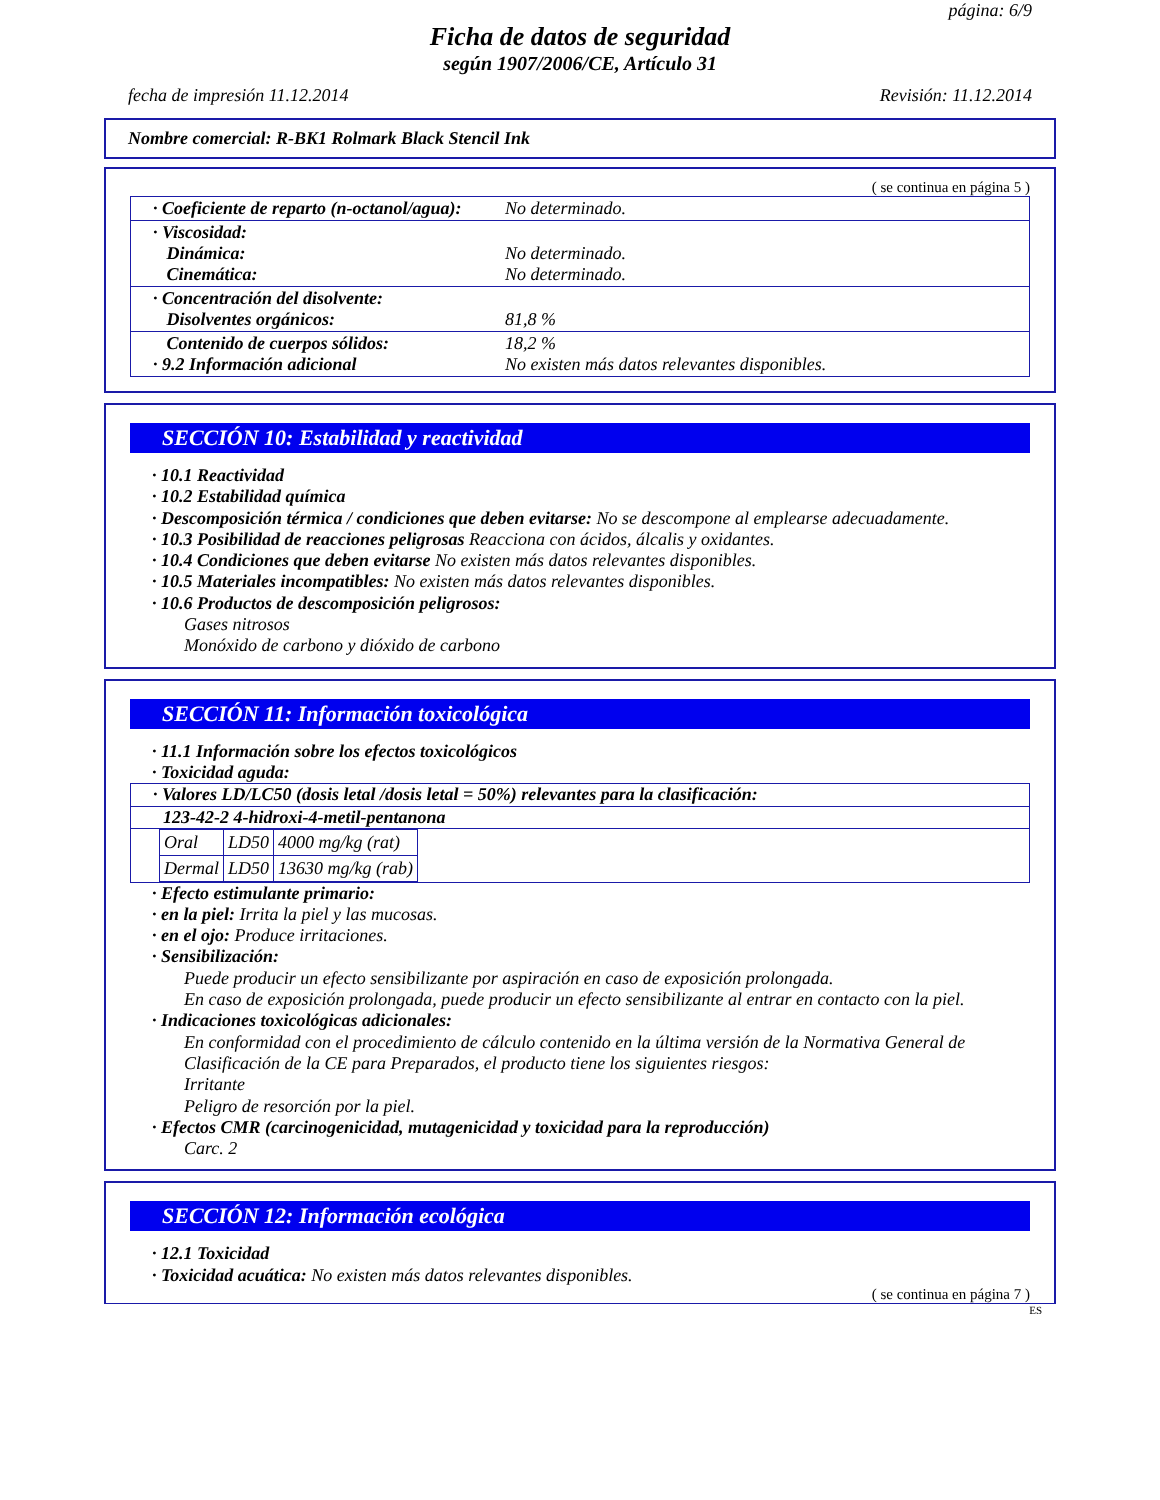página: 6/9
Ficha de datos de seguridad
según 1907/2006/CE, Artículo 31
fecha de impresión 11.12.2014 Revisión: 11.12.2014
Nombre comercial: R-BK1 Rolmark Black Stencil Ink
( se continua en página 5 )
| · Coeficiente de reparto (n-octanol/agua): | No determinado. |
| · Viscosidad: Dinámica: Cinemática: | No determinado. No determinado. |
| · Concentración del disolvente: Disolventes orgánicos: | 81,8 % |
| Contenido de cuerpos sólidos: · 9.2 Información adicional | 18,2 % No existen más datos relevantes disponibles. |
SECCIÓN 10: Estabilidad y reactividad
· 10.1 Reactividad
· 10.2 Estabilidad química
· Descomposición térmica / condiciones que deben evitarse: No se descompone al emplearse adecuadamente.
· 10.3 Posibilidad de reacciones peligrosas Reacciona con ácidos, álcalis y oxidantes.
· 10.4 Condiciones que deben evitarse No existen más datos relevantes disponibles.
· 10.5 Materiales incompatibles: No existen más datos relevantes disponibles.
· 10.6 Productos de descomposición peligrosos:
Gases nitrosos
Monóxido de carbono y dióxido de carbono
SECCIÓN 11: Información toxicológica
· 11.1 Información sobre los efectos toxicológicos
· Toxicidad aguda:
· Valores LD/LC50 (dosis letal /dosis letal = 50%) relevantes para la clasificación:
123-42-2 4-hidroxi-4-metil-pentanona
| Oral | LD50 | 4000 mg/kg (rat) |
| Dermal | LD50 | 13630 mg/kg (rab) |
· Efecto estimulante primario:
· en la piel: Irrita la piel y las mucosas.
· en el ojo: Produce irritaciones.
· Sensibilización:
Puede producir un efecto sensibilizante por aspiración en caso de exposición prolongada.
En caso de exposición prolongada, puede producir un efecto sensibilizante al entrar en contacto con la piel.
· Indicaciones toxicológicas adicionales:
En conformidad con el procedimiento de cálculo contenido en la última versión de la Normativa General de Clasificación de la CE para Preparados, el producto tiene los siguientes riesgos:
Irritante
Peligro de resorción por la piel.
· Efectos CMR (carcinogenicidad, mutagenicidad y toxicidad para la reproducción)
Carc. 2
SECCIÓN 12: Información ecológica
· 12.1 Toxicidad
· Toxicidad acuática: No existen más datos relevantes disponibles.
( se continua en página 7 )
ES